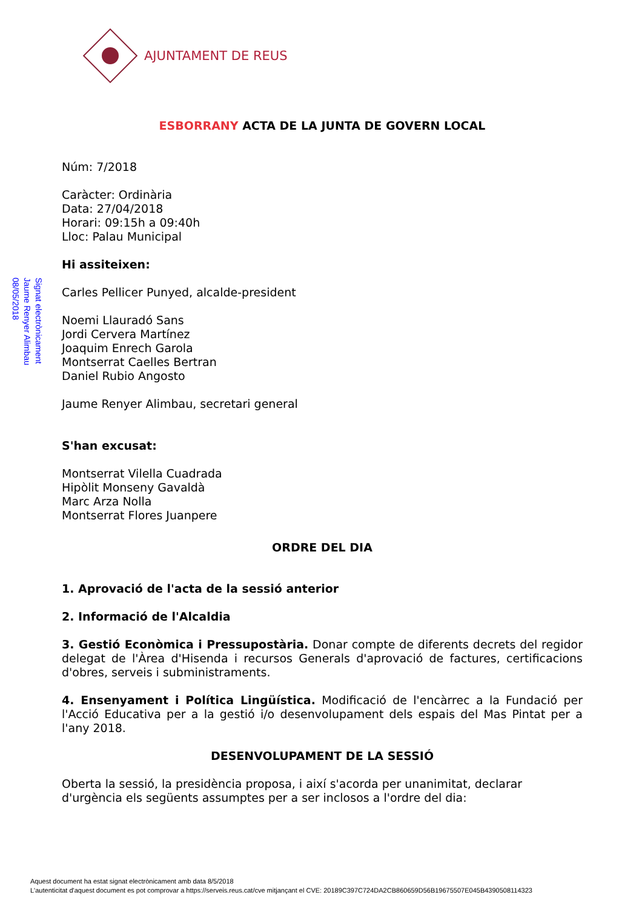AJUNTAMENT DE REUS
Signat electrònicament
Jaume Renyer Alimbau
08/05/2018
ESBORRANY ACTA DE LA JUNTA DE GOVERN LOCAL
Núm: 7/2018
Caràcter: Ordinària
Data: 27/04/2018
Horari: 09:15h a 09:40h
Lloc: Palau Municipal
Hi assiteixen:
Carles Pellicer Punyed, alcalde-president
Noemi Llauradó Sans
Jordi Cervera Martínez
Joaquim Enrech Garola
Montserrat Caelles Bertran
Daniel Rubio Angosto
Jaume Renyer Alimbau, secretari general
S'han excusat:
Montserrat Vilella Cuadrada
Hipòlit Monseny Gavaldà
Marc Arza Nolla
Montserrat Flores Juanpere
ORDRE DEL DIA
1. Aprovació de l'acta de la sessió anterior
2. Informació de l'Alcaldia
3. Gestió Econòmica i Pressupostària. Donar compte de diferents decrets del regidor delegat de l'Àrea d'Hisenda i recursos Generals d'aprovació de factures, certificacions d'obres, serveis i subministraments.
4. Ensenyament i Política Lingüística. Modificació de l'encàrrec a la Fundació per l'Acció Educativa per a la gestió i/o desenvolupament dels espais del Mas Pintat per a l'any 2018.
DESENVOLUPAMENT DE LA SESSIÓ
Oberta la sessió, la presidència proposa, i així s'acorda per unanimitat, declarar d'urgència els següents assumptes per a ser inclosos a l'ordre del dia:
Aquest document ha estat signat electrònicament amb data 8/5/2018
L'autenticitat d'aquest document es pot comprovar a https://serveis.reus.cat/cve mitjançant el CVE: 20189C397C724DA2CB860659D56B19675507E045B4390508114323